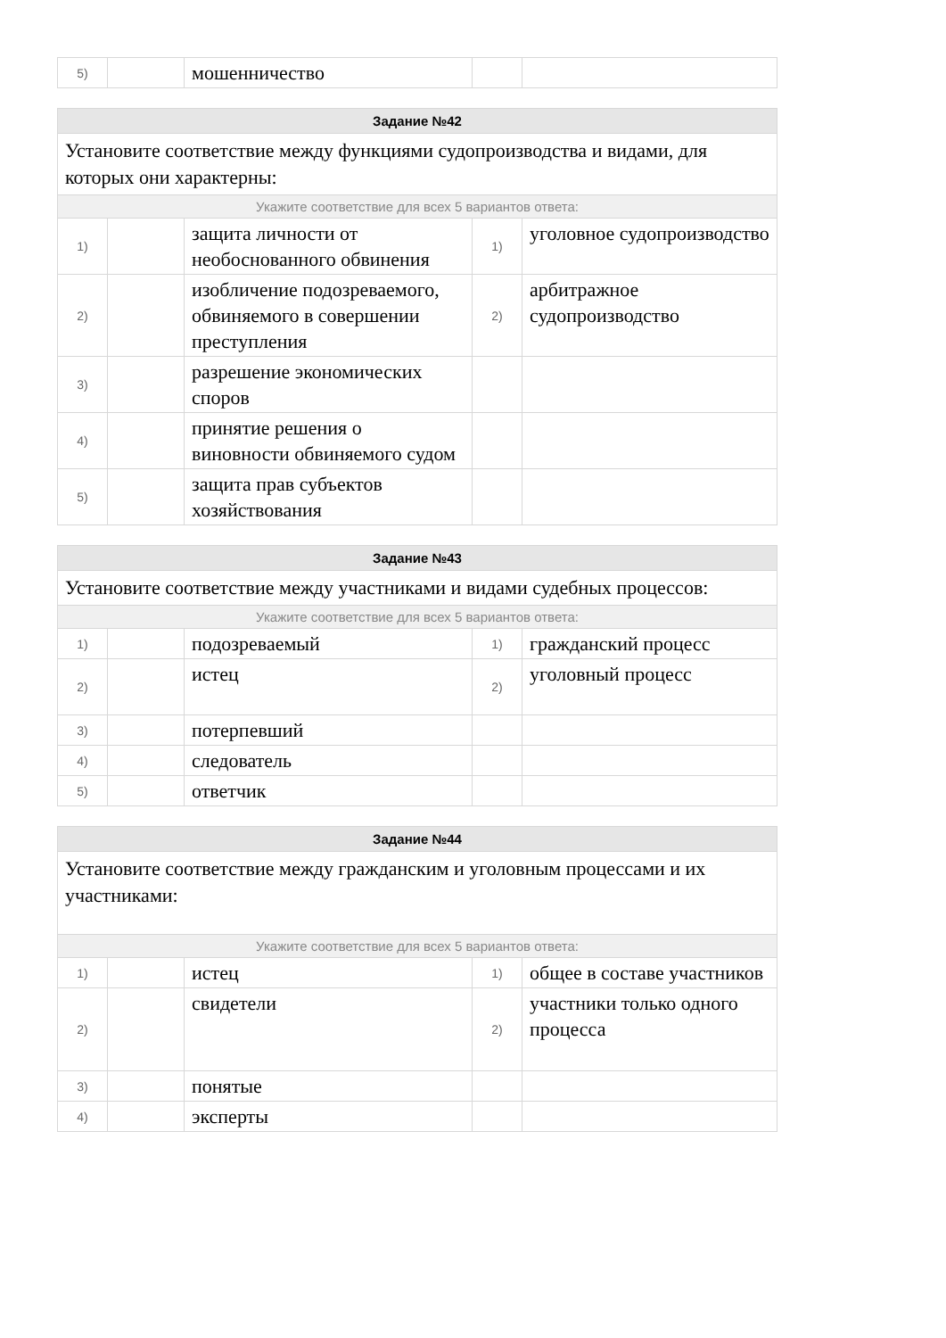| 5) | | мошенничество | | |
| Задание №42 | | | | |
| --- | --- | --- | --- | --- |
| Установите соответствие между функциями судопроизводства и видами, для которых они характерны: | | | | |
| Укажите соответствие для всех 5 вариантов ответа: | | | | |
| 1) | | защита личности от необоснованного обвинения | 1) | уголовное судопроизводство |
| 2) | | изобличение подозреваемого, обвиняемого в совершении преступления | 2) | арбитражное судопроизводство |
| 3) | | разрешение экономических споров | | |
| 4) | | принятие решения о виновности обвиняемого судом | | |
| 5) | | защита прав субъектов хозяйствования | | |
| Задание №43 | | | | |
| --- | --- | --- | --- | --- |
| Установите соответствие между участниками и видами судебных процессов: | | | | |
| Укажите соответствие для всех 5 вариантов ответа: | | | | |
| 1) | | подозреваемый | 1) | гражданский процесс |
| 2) | | истец | 2) | уголовный процесс |
| 3) | | потерпевший | | |
| 4) | | следователь | | |
| 5) | | ответчик | | |
| Задание №44 | | | | |
| --- | --- | --- | --- | --- |
| Установите соответствие между гражданским и уголовным процессами и их участниками: | | | | |
| Укажите соответствие для всех 5 вариантов ответа: | | | | |
| 1) | | истец | 1) | общее в составе участников |
| 2) | | свидетели | 2) | участники только одного процесса |
| 3) | | понятые | | |
| 4) | | эксперты | | |